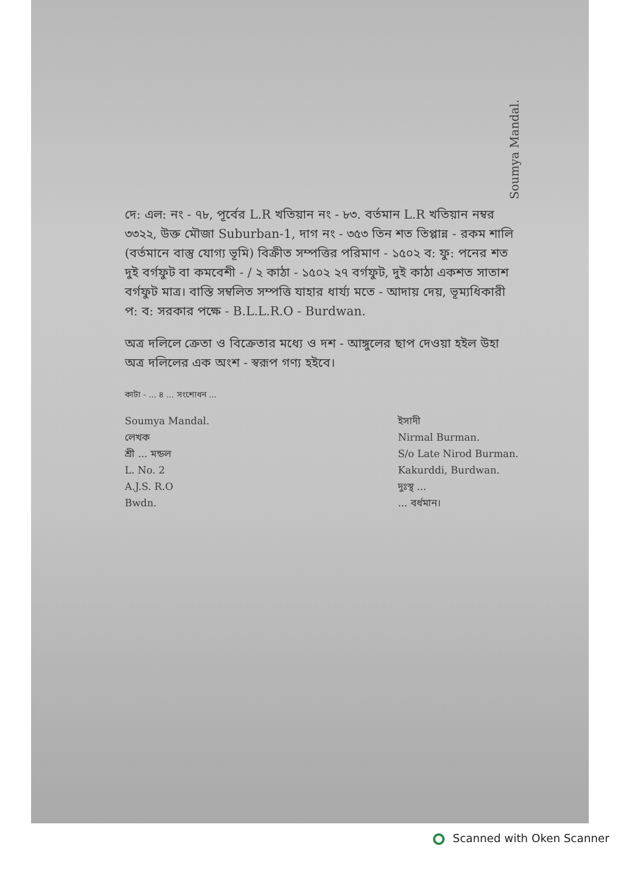Soumya Mandal.
দে: এল: নং - ৭৮, পূর্বের L.R খতিয়ান নং - ৮৩. বর্তমান L.R খতিয়ান নম্বর ৩৩২২, উক্ত মৌজা Suburban-1, দাগ নং - ৩৫৩ তিন শত তিপ্পান্ন - রকম শালি (বর্তমানে বাস্তু যোগ্য ভূমি) বিক্রীত সম্পত্তির পরিমাণ - ১৫০২ ব: ফু: পনের শত দুই বর্গফুট বা কমবেশী - / ২ কাঠা - ১৫০২ ২৭ বর্গফুট, দুই কাঠা একশত সাতাশ বর্গফুট মাত্র। বাস্তি সম্বলিত সম্পত্তি যাহার ধার্য্য মতে - আদায় দেয়, ভূম্যধিকারী প: ব: সরকার পক্ষে - B.L.L.R.O - Burdwan.
অত্র দলিলে ক্রেতা ও বিক্রেতার মধ্যে ও দশ - আঙ্গুলের ছাপ দেওয়া হইল উহা অত্র দলিলের এক অংশ - স্বরূপ গণ্য হইবে।
কাটা - ... ৪ ... সংশোধন ...
Soumya Mandal.
লেখক
শ্রী ... মন্ডল
L. No. 2
A.J.S. R.O
Bwdn.
ইসাদী
Nirmal Burman.
S/o Late Nirod Burman.
Kakurddi, Burdwan.
দুঃস্থ ...
... বর্ধমান।
Scanned with Oken Scanner